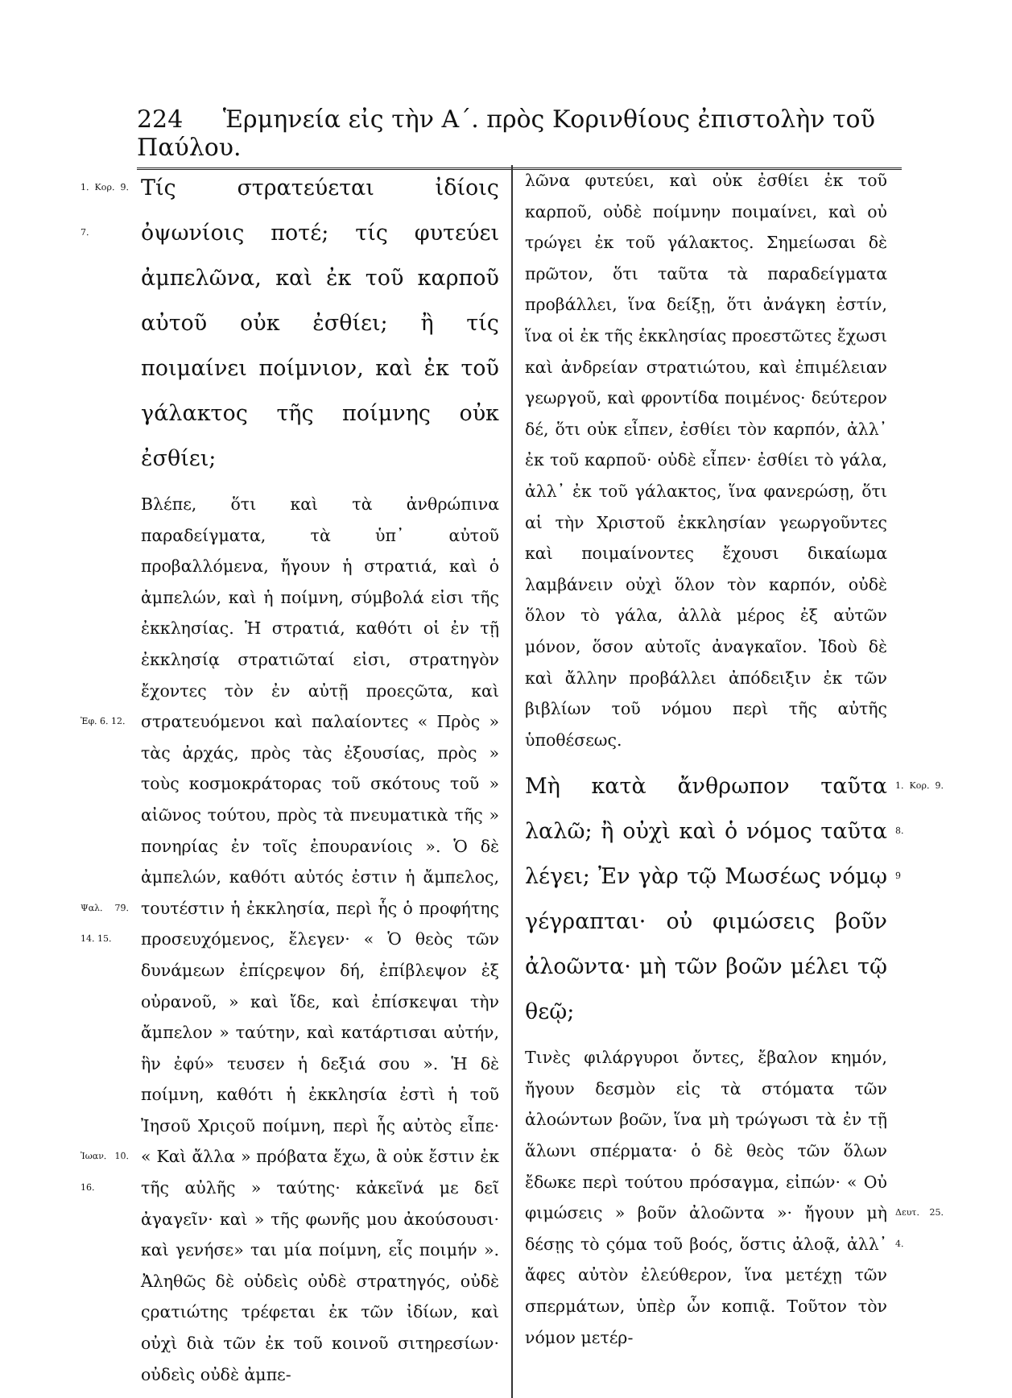224 Ἑρμηνεία εἰς τὴν Α΄. πρὸς Κορινθίους ἐπιστολὴν τοῦ Παύλου.
1. Κορ. 9. 7. Τίς στρατεύεται ἰδίοις ὀψωνίοις ποτέ; τίς φυτεύει ἀμπελῶνα, καὶ ἐκ τοῦ καρποῦ αὐτοῦ οὐκ ἐσθίει; ἢ τίς ποιμαίνει ποίμνιον, καὶ ἐκ τοῦ γάλακτος τῆς ποίμνης οὐκ ἐσθίει;
Βλέπε, ὅτι καὶ τὰ ἀνθρώπινα παραδείγματα, τὰ ὑπ᾽ αὐτοῦ προβαλλόμενα, ἤγουν ἡ στρατιά, καὶ ὁ ἀμπελών, καὶ ἡ ποίμνη, σύμβολά εἰσι τῆς ἐκκλησίας. Ἡ στρατιά, καθότι οἱ ἐν τῇ ἐκκλησίᾳ στρατιῶταί εἰσι, στρατηγὸν ἔχοντες τὸν ἐν αὐτῇ προεςῶτα, καὶ στρατευόμενοι καὶ παλαίοντες « Πρὸς Ἐφ. 6. 12. » τὰς ἀρχάς, πρὸς τὰς ἐξουσίας, πρὸς » τοὺς κοσμοκράτορας τοῦ σκότους τοῦ » αἰῶνος τούτου, πρὸς τὰ πνευματικὰ τῆς » πονηρίας ἐν τοῖς ἐπουρανίοις ». Ὁ δὲ ἀμπελών, καθότι αὐτός ἐστιν ἡ ἄμπελος, τουτέστιν ἡ ἐκκλησία, περὶ ἧς ὁ προφήτης Ψαλ. 79. 14. 15. προσευχόμενος, ἔλεγεν· « Ὁ θεὸς τῶν δυνάμεων ἐπίςρεψον δή, ἐπίβλεψον ἐξ οὐρανοῦ, » καὶ ἴδε, καὶ ἐπίσκεψαι τὴν ἄμπελον » ταύτην, καὶ κατάρτισαι αὐτήν, ἣν ἐφύ» τευσεν ἡ δεξιά σου ». Ἡ δὲ ποίμνη, καθότι ἡ ἐκκλησία ἐστὶ ἡ τοῦ Ἰησοῦ Χριςοῦ ποίμνη, περὶ ἧς αὐτὸς εἶπε· « Καὶ ἄλλα Ἰωαν. 10. 16. » πρόβατα ἔχω, ἃ οὐκ ἔστιν ἐκ τῆς αὐλῆς » ταύτης· κἀκεῖνά με δεῖ ἀγαγεῖν· καὶ » τῆς φωνῆς μου ἀκούσουσι· καὶ γενήσε» ται μία ποίμνη, εἷς ποιμήν ». Ἀληθῶς δὲ οὐδεὶς οὐδὲ στρατηγός, οὐδὲ ςρατιώτης τρέφεται ἐκ τῶν ἰδίων, καὶ οὐχὶ διὰ τῶν ἐκ τοῦ κοινοῦ σιτηρεσίων· οὐδεὶς οὐδὲ ἀμπε-
λῶνα φυτεύει, καὶ οὐκ ἐσθίει ἐκ τοῦ καρποῦ, οὐδὲ ποίμνην ποιμαίνει, καὶ οὐ τρώγει ἐκ τοῦ γάλακτος. Σημείωσαι δὲ πρῶτον, ὅτι ταῦτα τὰ παραδείγματα προβάλλει, ἵνα δείξῃ, ὅτι ἀνάγκη ἐστίν, ἵνα οἱ ἐκ τῆς ἐκκλησίας προεστῶτες ἔχωσι καὶ ἀνδρείαν στρατιώτου, καὶ ἐπιμέλειαν γεωργοῦ, καὶ φροντίδα ποιμένος· δεύτερον δέ, ὅτι οὐκ εἶπεν, ἐσθίει τὸν καρπόν, ἀλλ᾽ ἐκ τοῦ καρποῦ· οὐδὲ εἶπεν· ἐσθίει τὸ γάλα, ἀλλ᾽ ἐκ τοῦ γάλακτος, ἵνα φανερώσῃ, ὅτι αἱ τὴν Χριστοῦ ἐκκλησίαν γεωργοῦντες καὶ ποιμαίνοντες ἔχουσι δικαίωμα λαμβάνειν οὐχὶ ὅλον τὸν καρπόν, οὐδὲ ὅλον τὸ γάλα, ἀλλὰ μέρος ἐξ αὐτῶν μόνον, ὅσον αὐτοῖς ἀναγκαῖον. Ἰδοὺ δὲ καὶ ἄλλην προβάλλει ἀπόδειξιν ἐκ τῶν βιβλίων τοῦ νόμου περὶ τῆς αὐτῆς ὑποθέσεως.
1. Κορ. 9. 8. Μὴ κατὰ ἄνθρωπον ταῦτα λαλῶ; ἢ οὐχὶ καὶ ὁ νόμος ταῦτα λέγει; 9 Ἐν γὰρ τῷ Μωσέως νόμῳ γέγραπται· οὐ φιμώσεις βοῦν ἀλοῶντα· μὴ τῶν βοῶν μέλει τῷ θεῷ;
Τινὲς φιλάργυροι ὄντες, ἔβαλον κημόν, ἤγουν δεσμὸν εἰς τὰ στόματα τῶν ἀλοώντων βοῶν, ἵνα μὴ τρώγωσι τὰ ἐν τῇ ἅλωνι σπέρματα· ὁ δὲ θεὸς τῶν ὅλων ἔδωκε περὶ τούτου πρόσαγμα, εἰπών· « Οὐ φιμώσεις Δευτ. 25. 4. » βοῦν ἀλοῶντα »· ἤγουν μὴ δέσῃς τὸ ςόμα τοῦ βοός, ὅστις ἀλοᾷ, ἀλλ᾽ ἄφες αὐτὸν ἐλεύθερον, ἵνα μετέχῃ τῶν σπερμάτων, ὑπὲρ ὧν κοπιᾷ. Τοῦτον τὸν νόμον μετέρ-